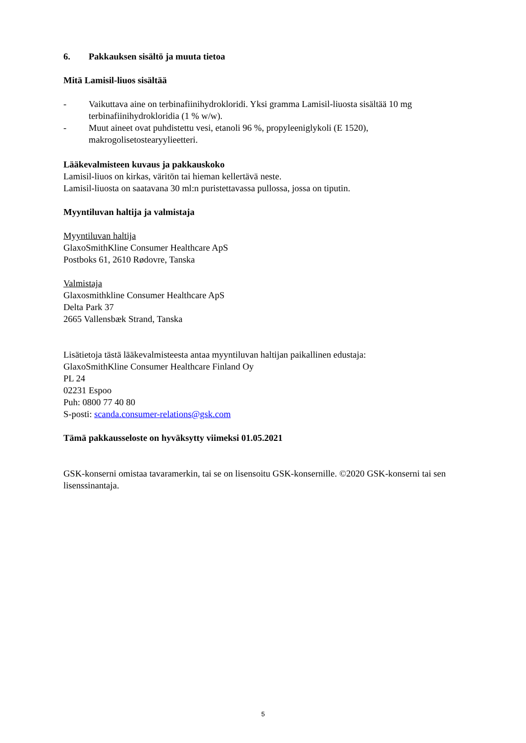6. Pakkauksen sisältö ja muuta tietoa
Mitä Lamisil-liuos sisältää
- Vaikuttava aine on terbinafiinihydrokloridi. Yksi gramma Lamisil-liuosta sisältää 10 mg terbinafiinihydrokloridia (1 % w/w).
- Muut aineet ovat puhdistettu vesi, etanoli 96 %, propyleeniglykoli (E 1520), makrogolisetostearyylieetteri.
Lääkevalmisteen kuvaus ja pakkauskoko
Lamisil-liuos on kirkas, väritön tai hieman kellertävä neste.
Lamisil-liuosta on saatavana 30 ml:n puristettavassa pullossa, jossa on tiputin.
Myyntiluvan haltija ja valmistaja
Myyntiluvan haltija
GlaxoSmithKline Consumer Healthcare ApS
Postboks 61, 2610 Rødovre, Tanska
Valmistaja
Glaxosmithkline Consumer Healthcare ApS
Delta Park 37
2665 Vallensbæk Strand, Tanska
Lisätietoja tästä lääkevalmisteesta antaa myyntiluvan haltijan paikallinen edustaja:
GlaxoSmithKline Consumer Healthcare Finland Oy
PL 24
02231 Espoo
Puh: 0800 77 40 80
S-posti: scanda.consumer-relations@gsk.com
Tämä pakkausseloste on hyväksytty viimeksi 01.05.2021
GSK-konserni omistaa tavaramerkin, tai se on lisensoitu GSK-konsernille. ©2020 GSK-konserni tai sen lisenssinantaja.
5